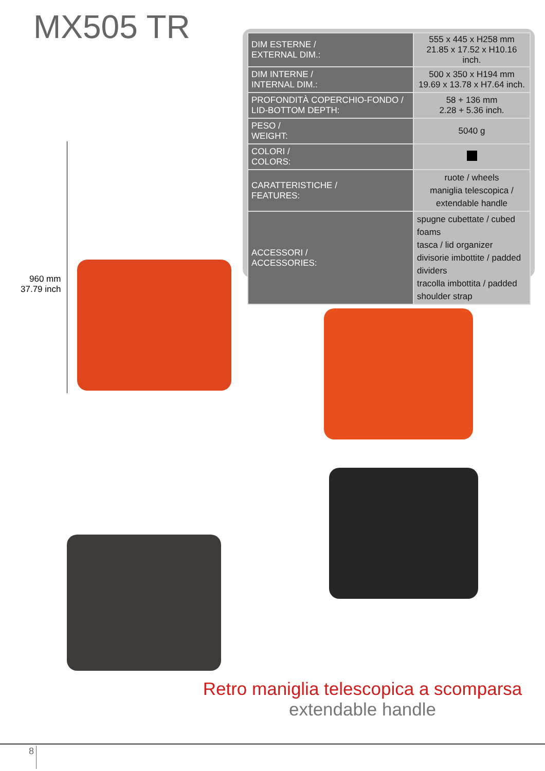MX505 TR
| DIM ESTERNE / EXTERNAL DIM.: | 555 x 445 x H258 mm 21.85 x 17.52 x H10.16 inch. |
| DIM INTERNE / INTERNAL DIM.: | 500 x 350 x H194 mm 19.69 x 13.78 x H7.64 inch. |
| PROFONDITÀ COPERCHIO-FONDO / LID-BOTTOM DEPTH: | 58 + 136 mm 2.28 + 5.36 inch. |
| PESO / WEIGHT: | 5040 g |
| COLORI / COLORS: | |
| CARATTERISTICHE / FEATURES: | ruote / wheels maniglia telescopica / extendable handle |
| ACCESSORI / ACCESSORIES: | spugne cubettate / cubed foams tasca / lid organizer divisorie imbottite / padded dividers tracolla imbottita / padded shoulder strap |
960 mm
37.79 inch
Retro maniglia telescopica a scomparsa
extendable handle
8